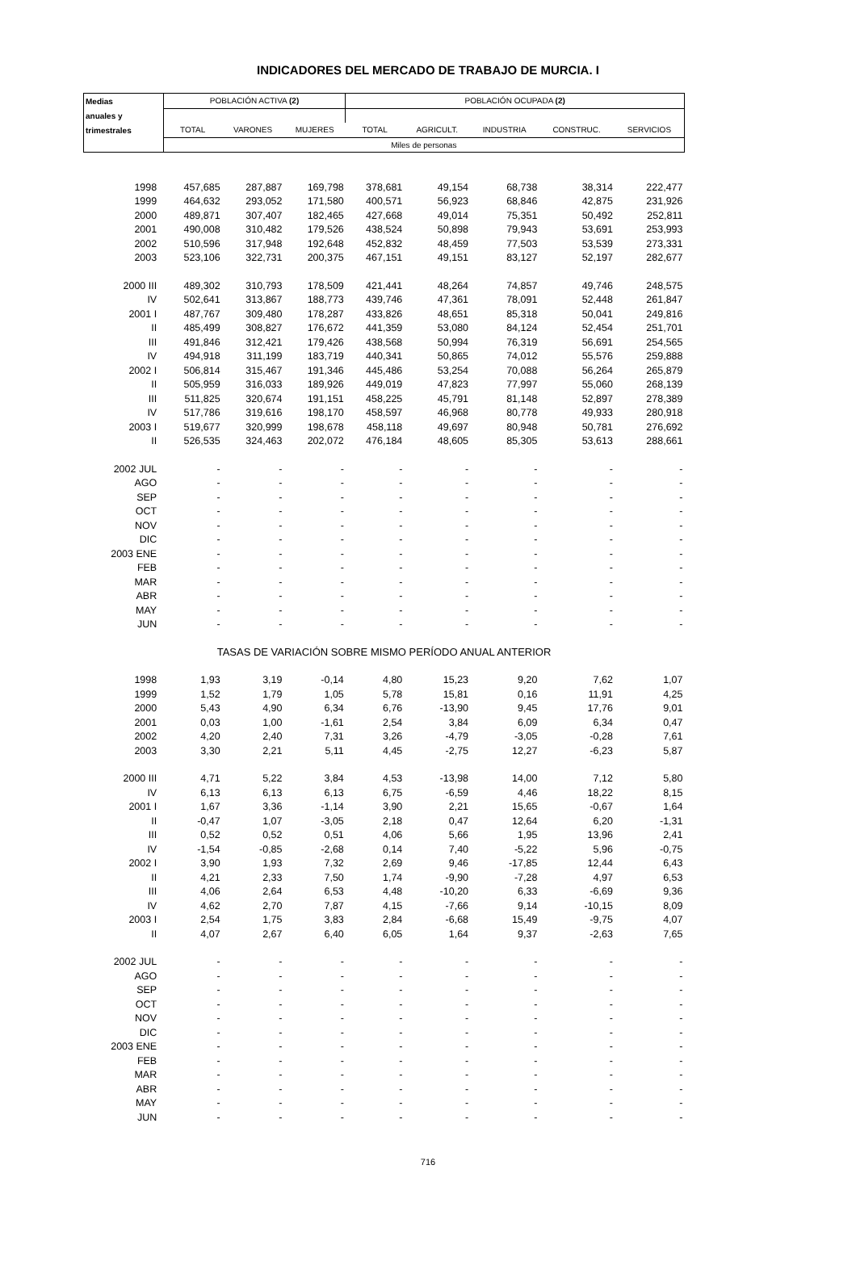INDICADORES DEL MERCADO DE TRABAJO DE MURCIA. I
| Medias | POBLACIÓN ACTIVA (2) | | | POBLACIÓN OCUPADA (2) | | | | |
| --- | --- | --- | --- | --- | --- | --- | --- | --- |
| anuales y | | | | | | | | |
| trimestrales | TOTAL | VARONES | MUJERES | TOTAL | AGRICULT. | INDUSTRIA | CONSTRUC. | SERVICIOS |
| | Miles de personas | | | | | | | |
| 1998 | 457,685 | 287,887 | 169,798 | 378,681 | 49,154 | 68,738 | 38,314 | 222,477 |
| 1999 | 464,632 | 293,052 | 171,580 | 400,571 | 56,923 | 68,846 | 42,875 | 231,926 |
| 2000 | 489,871 | 307,407 | 182,465 | 427,668 | 49,014 | 75,351 | 50,492 | 252,811 |
| 2001 | 490,008 | 310,482 | 179,526 | 438,524 | 50,898 | 79,943 | 53,691 | 253,993 |
| 2002 | 510,596 | 317,948 | 192,648 | 452,832 | 48,459 | 77,503 | 53,539 | 273,331 |
| 2003 | 523,106 | 322,731 | 200,375 | 467,151 | 49,151 | 83,127 | 52,197 | 282,677 |
| 2000 III | 489,302 | 310,793 | 178,509 | 421,441 | 48,264 | 74,857 | 49,746 | 248,575 |
| IV | 502,641 | 313,867 | 188,773 | 439,746 | 47,361 | 78,091 | 52,448 | 261,847 |
| 2001 I | 487,767 | 309,480 | 178,287 | 433,826 | 48,651 | 85,318 | 50,041 | 249,816 |
| II | 485,499 | 308,827 | 176,672 | 441,359 | 53,080 | 84,124 | 52,454 | 251,701 |
| III | 491,846 | 312,421 | 179,426 | 438,568 | 50,994 | 76,319 | 56,691 | 254,565 |
| IV | 494,918 | 311,199 | 183,719 | 440,341 | 50,865 | 74,012 | 55,576 | 259,888 |
| 2002 I | 506,814 | 315,467 | 191,346 | 445,486 | 53,254 | 70,088 | 56,264 | 265,879 |
| II | 505,959 | 316,033 | 189,926 | 449,019 | 47,823 | 77,997 | 55,060 | 268,139 |
| III | 511,825 | 320,674 | 191,151 | 458,225 | 45,791 | 81,148 | 52,897 | 278,389 |
| IV | 517,786 | 319,616 | 198,170 | 458,597 | 46,968 | 80,778 | 49,933 | 280,918 |
| 2003 I | 519,677 | 320,999 | 198,678 | 458,118 | 49,697 | 80,948 | 50,781 | 276,692 |
| II | 526,535 | 324,463 | 202,072 | 476,184 | 48,605 | 85,305 | 53,613 | 288,661 |
| 2002 JUL | - | - | - | - | - | - | - | - |
| AGO | - | - | - | - | - | - | - | - |
| SEP | - | - | - | - | - | - | - | - |
| OCT | - | - | - | - | - | - | - | - |
| NOV | - | - | - | - | - | - | - | - |
| DIC | - | - | - | - | - | - | - | - |
| 2003 ENE | - | - | - | - | - | - | - | - |
| FEB | - | - | - | - | - | - | - | - |
| MAR | - | - | - | - | - | - | - | - |
| ABR | - | - | - | - | - | - | - | - |
| MAY | - | - | - | - | - | - | - | - |
| JUN | - | - | - | - | - | - | - | - |
| TASAS DE VARIACIÓN SOBRE MISMO PERÍODO ANUAL ANTERIOR | | | | | | | | |
| 1998 | 1,93 | 3,19 | -0,14 | 4,80 | 15,23 | 9,20 | 7,62 | 1,07 |
| 1999 | 1,52 | 1,79 | 1,05 | 5,78 | 15,81 | 0,16 | 11,91 | 4,25 |
| 2000 | 5,43 | 4,90 | 6,34 | 6,76 | -13,90 | 9,45 | 17,76 | 9,01 |
| 2001 | 0,03 | 1,00 | -1,61 | 2,54 | 3,84 | 6,09 | 6,34 | 0,47 |
| 2002 | 4,20 | 2,40 | 7,31 | 3,26 | -4,79 | -3,05 | -0,28 | 7,61 |
| 2003 | 3,30 | 2,21 | 5,11 | 4,45 | -2,75 | 12,27 | -6,23 | 5,87 |
| 2000 III | 4,71 | 5,22 | 3,84 | 4,53 | -13,98 | 14,00 | 7,12 | 5,80 |
| IV | 6,13 | 6,13 | 6,13 | 6,75 | -6,59 | 4,46 | 18,22 | 8,15 |
| 2001 I | 1,67 | 3,36 | -1,14 | 3,90 | 2,21 | 15,65 | -0,67 | 1,64 |
| II | -0,47 | 1,07 | -3,05 | 2,18 | 0,47 | 12,64 | 6,20 | -1,31 |
| III | 0,52 | 0,52 | 0,51 | 4,06 | 5,66 | 1,95 | 13,96 | 2,41 |
| IV | -1,54 | -0,85 | -2,68 | 0,14 | 7,40 | -5,22 | 5,96 | -0,75 |
| 2002 I | 3,90 | 1,93 | 7,32 | 2,69 | 9,46 | -17,85 | 12,44 | 6,43 |
| II | 4,21 | 2,33 | 7,50 | 1,74 | -9,90 | -7,28 | 4,97 | 6,53 |
| III | 4,06 | 2,64 | 6,53 | 4,48 | -10,20 | 6,33 | -6,69 | 9,36 |
| IV | 4,62 | 2,70 | 7,87 | 4,15 | -7,66 | 9,14 | -10,15 | 8,09 |
| 2003 I | 2,54 | 1,75 | 3,83 | 2,84 | -6,68 | 15,49 | -9,75 | 4,07 |
| II | 4,07 | 2,67 | 6,40 | 6,05 | 1,64 | 9,37 | -2,63 | 7,65 |
| 2002 JUL | - | - | - | - | - | - | - | - |
| AGO | - | - | - | - | - | - | - | - |
| SEP | - | - | - | - | - | - | - | - |
| OCT | - | - | - | - | - | - | - | - |
| NOV | - | - | - | - | - | - | - | - |
| DIC | - | - | - | - | - | - | - | - |
| 2003 ENE | - | - | - | - | - | - | - | - |
| FEB | - | - | - | - | - | - | - | - |
| MAR | - | - | - | - | - | - | - | - |
| ABR | - | - | - | - | - | - | - | - |
| MAY | - | - | - | - | - | - | - | - |
| JUN | - | - | - | - | - | - | - | - |
716